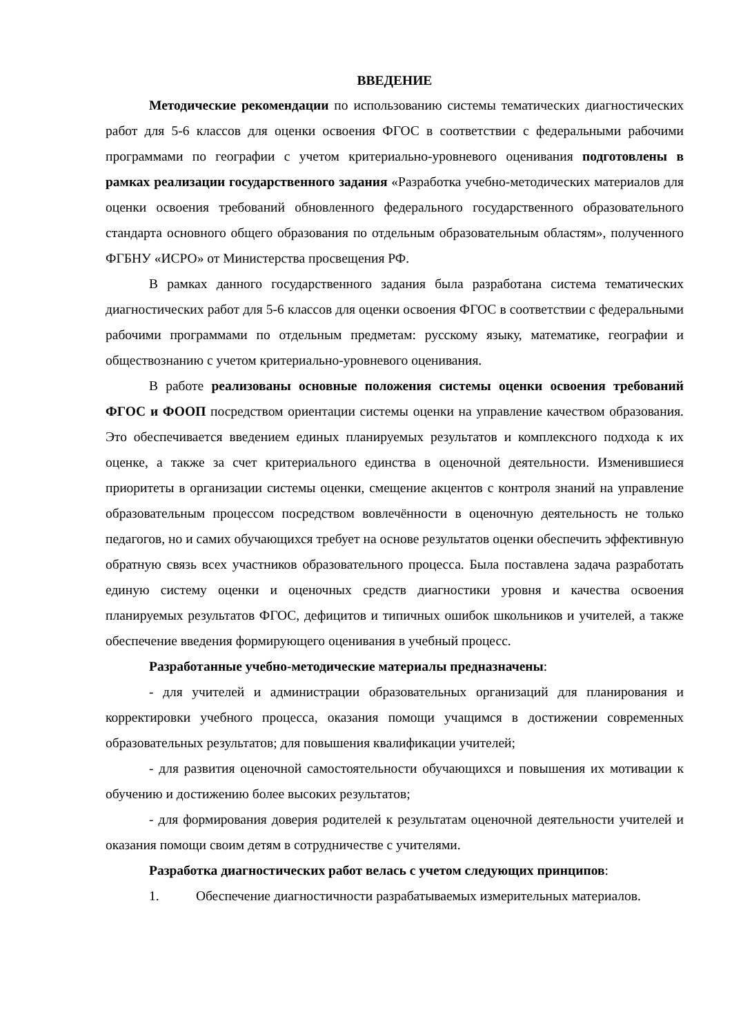ВВЕДЕНИЕ
Методические рекомендации по использованию системы тематических диагностических работ для 5-6 классов для оценки освоения ФГОС в соответствии с федеральными рабочими программами по географии с учетом критериально-уровневого оценивания подготовлены в рамках реализации государственного задания «Разработка учебно-методических материалов для оценки освоения требований обновленного федерального государственного образовательного стандарта основного общего образования по отдельным образовательным областям», полученного ФГБНУ «ИСРО» от Министерства просвещения РФ.
В рамках данного государственного задания была разработана система тематических диагностических работ для 5-6 классов для оценки освоения ФГОС в соответствии с федеральными рабочими программами по отдельным предметам: русскому языку, математике, географии и обществознанию с учетом критериально-уровневого оценивания.
В работе реализованы основные положения системы оценки освоения требований ФГОС и ФООП посредством ориентации системы оценки на управление качеством образования. Это обеспечивается введением единых планируемых результатов и комплексного подхода к их оценке, а также за счет критериального единства в оценочной деятельности. Изменившиеся приоритеты в организации системы оценки, смещение акцентов с контроля знаний на управление образовательным процессом посредством вовлечённости в оценочную деятельность не только педагогов, но и самих обучающихся требует на основе результатов оценки обеспечить эффективную обратную связь всех участников образовательного процесса. Была поставлена задача разработать единую систему оценки и оценочных средств диагностики уровня и качества освоения планируемых результатов ФГОС, дефицитов и типичных ошибок школьников и учителей, а также обеспечение введения формирующего оценивания в учебный процесс.
Разработанные учебно-методические материалы предназначены:
- для учителей и администрации образовательных организаций для планирования и корректировки учебного процесса, оказания помощи учащимся в достижении современных образовательных результатов; для повышения квалификации учителей;
- для развития оценочной самостоятельности обучающихся и повышения их мотивации к обучению и достижению более высоких результатов;
- для формирования доверия родителей к результатам оценочной деятельности учителей и оказания помощи своим детям в сотрудничестве с учителями.
Разработка диагностических работ велась с учетом следующих принципов:
1. Обеспечение диагностичности разрабатываемых измерительных материалов.